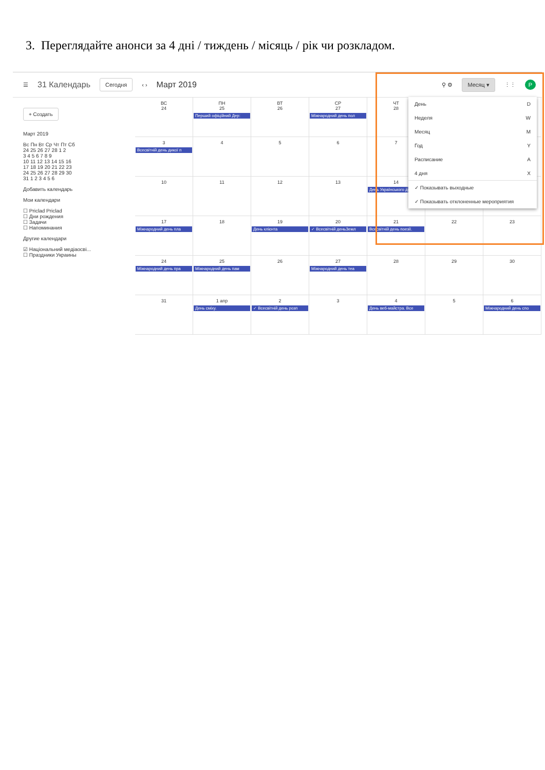3. Переглядайте анонси за 4 дні / тиждень / місяць / рік чи розкладом.
☰ 31 Календарь Сегодня ‹ › Март 2019 ⚲ ⚙ Месяц ▾ ⋮⋮ P
+ Создать
Март 2019
Вс Пн Вт Ср Чт Пт Сб
24 25 26 27 28 1 2
3 4 5 6 7 8 9
10 11 12 13 14 15 16
17 18 19 20 21 22 23
24 25 26 27 28 29 30
31 1 2 3 4 5 6
Добавить календарь
Мои календари
☐ Priclad Priclad
☐ Дни рождения
☐ Задачи
☐ Напоминания
Другие календари
☑ Національний медіаосві...
☐ Праздники Украины
ВС
24
ПН
25
Перший офіційний Дер:
ВТ
26
СР
27
Міжнародний день пол
ЧТ
28
3
Всесвітній день дикої п
4
5
6
7
10
11
12
13
14
День Українського доб
17
Міжнародний день пла
18
19
День клієнта
20
✓ Всесвітній деньЗемл
21
Всесвітній день поезії.
22
23
24
Міжнародний день пра
25
Міжнародний день пам
26
27
Міжнародний день теа
28
29
30
31
1 апр
День сміху.
2
✓ Всесвітній день розп
3
4
День веб-майстра. Все
5
6
Міжнародний день спо
День D
Неделя W
Месяц M
Год Y
Расписание A
4 дня X
✓ Показывать выходные
✓ Показывать отклоненные мероприятия